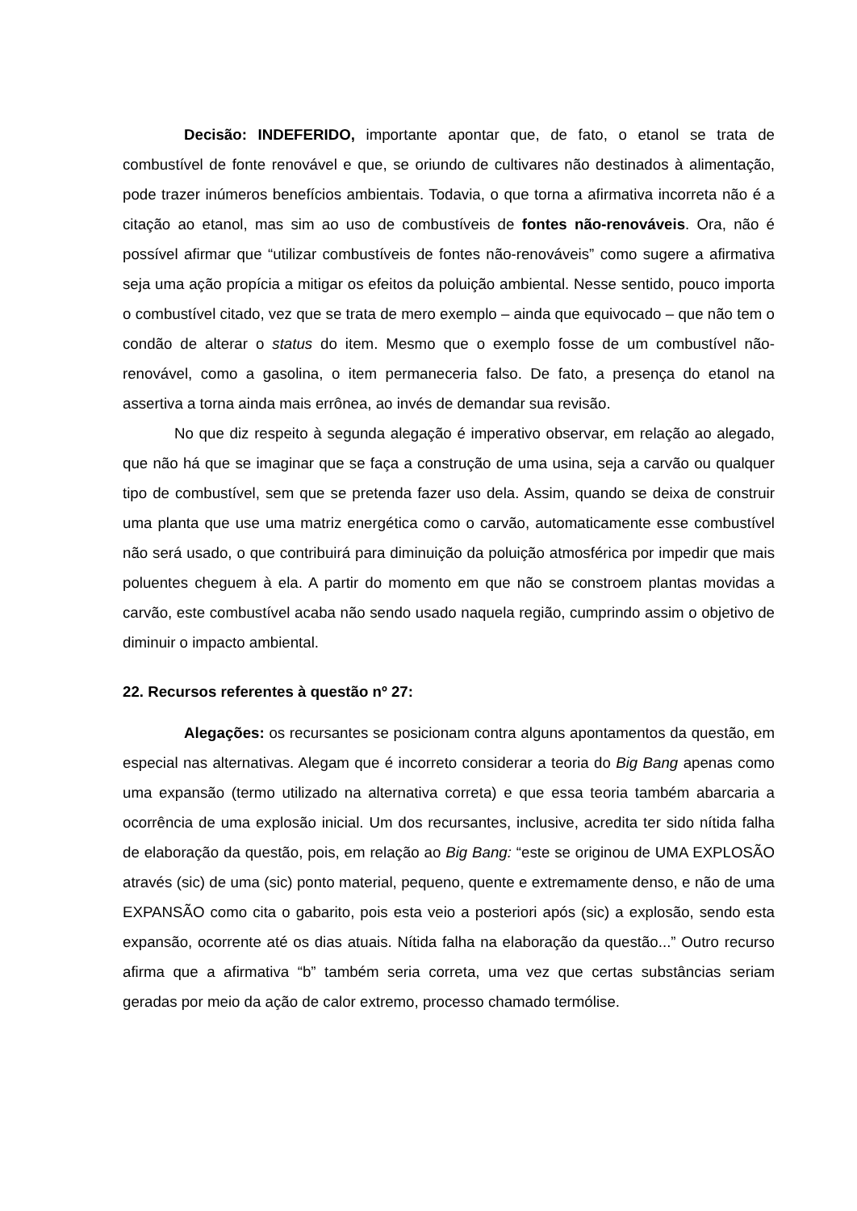Decisão: INDEFERIDO, importante apontar que, de fato, o etanol se trata de combustível de fonte renovável e que, se oriundo de cultivares não destinados à alimentação, pode trazer inúmeros benefícios ambientais. Todavia, o que torna a afirmativa incorreta não é a citação ao etanol, mas sim ao uso de combustíveis de fontes não-renováveis. Ora, não é possível afirmar que “utilizar combustíveis de fontes não-renováveis” como sugere a afirmativa seja uma ação propícia a mitigar os efeitos da poluição ambiental. Nesse sentido, pouco importa o combustível citado, vez que se trata de mero exemplo – ainda que equivocado – que não tem o condão de alterar o status do item. Mesmo que o exemplo fosse de um combustível não-renovável, como a gasolina, o item permaneceria falso. De fato, a presença do etanol na assertiva a torna ainda mais errônea, ao invés de demandar sua revisão.
No que diz respeito à segunda alegação é imperativo observar, em relação ao alegado, que não há que se imaginar que se faça a construção de uma usina, seja a carvão ou qualquer tipo de combustível, sem que se pretenda fazer uso dela. Assim, quando se deixa de construir uma planta que use uma matriz energética como o carvão, automaticamente esse combustível não será usado, o que contribuirá para diminuição da poluição atmosférica por impedir que mais poluentes cheguem à ela. A partir do momento em que não se constroem plantas movidas a carvão, este combustível acaba não sendo usado naquela região, cumprindo assim o objetivo de diminuir o impacto ambiental.
22. Recursos referentes à questão nº 27:
Alegações: os recursantes se posicionam contra alguns apontamentos da questão, em especial nas alternativas. Alegam que é incorreto considerar a teoria do Big Bang apenas como uma expansão (termo utilizado na alternativa correta) e que essa teoria também abarcaria a ocorrência de uma explosão inicial. Um dos recursantes, inclusive, acredita ter sido nítida falha de elaboração da questão, pois, em relação ao Big Bang: “este se originou de UMA EXPLOSÃO através (sic) de uma (sic) ponto material, pequeno, quente e extremamente denso, e não de uma EXPANSÃO como cita o gabarito, pois esta veio a posteriori após (sic) a explosão, sendo esta expansão, ocorrente até os dias atuais. Nítida falha na elaboração da questão...” Outro recurso afirma que a afirmativa “b” também seria correta, uma vez que certas substâncias seriam geradas por meio da ação de calor extremo, processo chamado termólise.